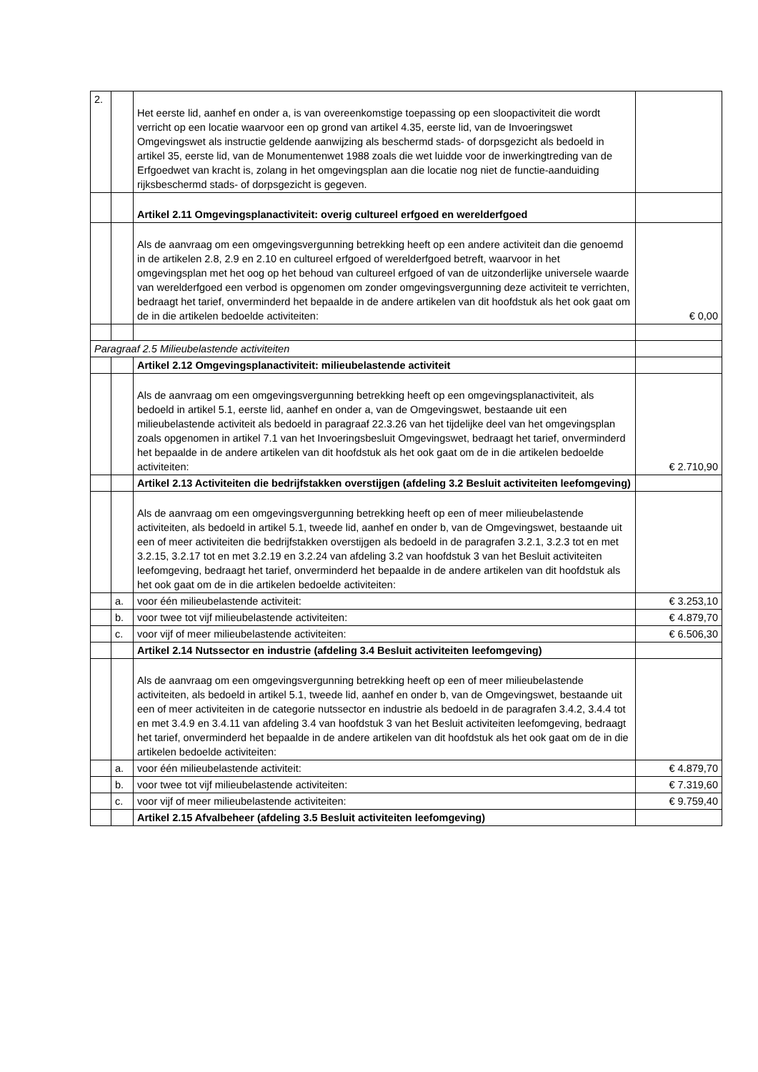| 2. | | Het eerste lid, aanhef en onder a, is van overeenkomstige toepassing op een sloopactiviteit die wordt verricht op een locatie waarvoor een op grond van artikel 4.35, eerste lid, van de Invoeringswet Omgevingswet als instructie geldende aanwijzing als beschermd stads- of dorpsgezicht als bedoeld in artikel 35, eerste lid, van de Monumentenwet 1988 zoals die wet luidde voor de inwerkingtreding van de Erfgoedwet van kracht is, zolang in het omgevingsplan aan die locatie nog niet de functie-aanduiding rijksbeschermd stads- of dorpsgezicht is gegeven. | |
| | | Artikel 2.11 Omgevingsplanactiviteit: overig cultureel erfgoed en werelderfgoed | |
| | | Als de aanvraag om een omgevingsvergunning betrekking heeft op een andere activiteit dan die genoemd in de artikelen 2.8, 2.9 en 2.10 en cultureel erfgoed of werelderfgoed betreft, waarvoor in het omgevingsplan met het oog op het behoud van cultureel erfgoed of van de uitzonderlijke universele waarde van werelderfgoed een verbod is opgenomen om zonder omgevingsvergunning deze activiteit te verrichten, bedraagt het tarief, onverminderd het bepaalde in de andere artikelen van dit hoofdstuk als het ook gaat om de in die artikelen bedoelde activiteiten: | € 0,00 |
| Paragraaf 2.5 Milieubelastende activiteiten | | | |
| | | Artikel 2.12 Omgevingsplanactiviteit: milieubelastende activiteit | |
| | | Als de aanvraag om een omgevingsvergunning betrekking heeft op een omgevingsplanactiviteit, als bedoeld in artikel 5.1, eerste lid, aanhef en onder a, van de Omgevingswet, bestaande uit een milieubelastende activiteit als bedoeld in paragraaf 22.3.26 van het tijdelijke deel van het omgevingsplan zoals opgenomen in artikel 7.1 van het Invoeringsbesluit Omgevingswet, bedraagt het tarief, onverminderd het bepaalde in de andere artikelen van dit hoofdstuk als het ook gaat om de in die artikelen bedoelde activiteiten: | € 2.710,90 |
| | | Artikel 2.13 Activiteiten die bedrijfstakken overstijgen (afdeling 3.2 Besluit activiteiten leefomgeving) | |
| | | Als de aanvraag om een omgevingsvergunning betrekking heeft op een of meer milieubelastende activiteiten, als bedoeld in artikel 5.1, tweede lid, aanhef en onder b, van de Omgevingswet, bestaande uit een of meer activiteiten die bedrijfstakken overstijgen als bedoeld in de paragrafen 3.2.1, 3.2.3 tot en met 3.2.15, 3.2.17 tot en met 3.2.19 en 3.2.24 van afdeling 3.2 van hoofdstuk 3 van het Besluit activiteiten leefomgeving, bedraagt het tarief, onverminderd het bepaalde in de andere artikelen van dit hoofdstuk als het ook gaat om de in die artikelen bedoelde activiteiten: | |
| | a. | voor één milieubelastende activiteit: | € 3.253,10 |
| | b. | voor twee tot vijf milieubelastende activiteiten: | € 4.879,70 |
| | c. | voor vijf of meer milieubelastende activiteiten: | € 6.506,30 |
| | | Artikel 2.14 Nutssector en industrie (afdeling 3.4 Besluit activiteiten leefomgeving) | |
| | | Als de aanvraag om een omgevingsvergunning betrekking heeft op een of meer milieubelastende activiteiten, als bedoeld in artikel 5.1, tweede lid, aanhef en onder b, van de Omgevingswet, bestaande uit een of meer activiteiten in de categorie nutssector en industrie als bedoeld in de paragrafen 3.4.2, 3.4.4 tot en met 3.4.9 en 3.4.11 van afdeling 3.4 van hoofdstuk 3 van het Besluit activiteiten leefomgeving, bedraagt het tarief, onverminderd het bepaalde in de andere artikelen van dit hoofdstuk als het ook gaat om de in die artikelen bedoelde activiteiten: | |
| | a. | voor één milieubelastende activiteit: | € 4.879,70 |
| | b. | voor twee tot vijf milieubelastende activiteiten: | € 7.319,60 |
| | c. | voor vijf of meer milieubelastende activiteiten: | € 9.759,40 |
| | | Artikel 2.15 Afvalbeheer (afdeling 3.5 Besluit activiteiten leefomgeving) | |